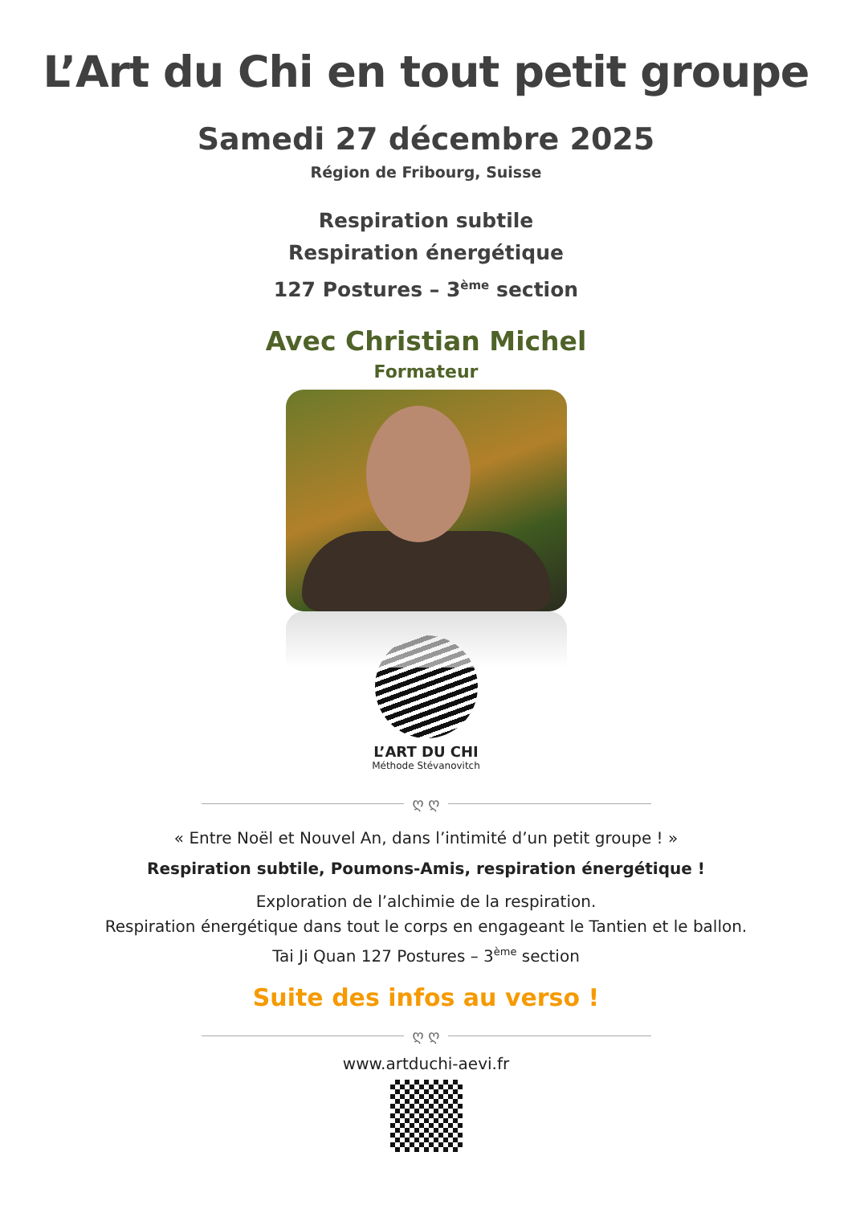L’Art du Chi en tout petit groupe
Samedi 27 décembre 2025
Région de Fribourg, Suisse
Respiration subtile
Respiration énergétique
127 Postures – 3<sup>ème</sup> section
Avec Christian Michel
Formateur
L’ART DU CHI
Méthode Stévanovitch
ღ ღ
« Entre Noël et Nouvel An, dans l’intimité d’un petit groupe ! »
Respiration subtile, Poumons-Amis, respiration énergétique !
Exploration de l’alchimie de la respiration.
Respiration énergétique dans tout le corps en engageant le Tantien et le ballon.
Tai Ji Quan 127 Postures – 3<sup>ème</sup> section
Suite des infos au verso !
ღ ღ
www.artduchi-aevi.fr